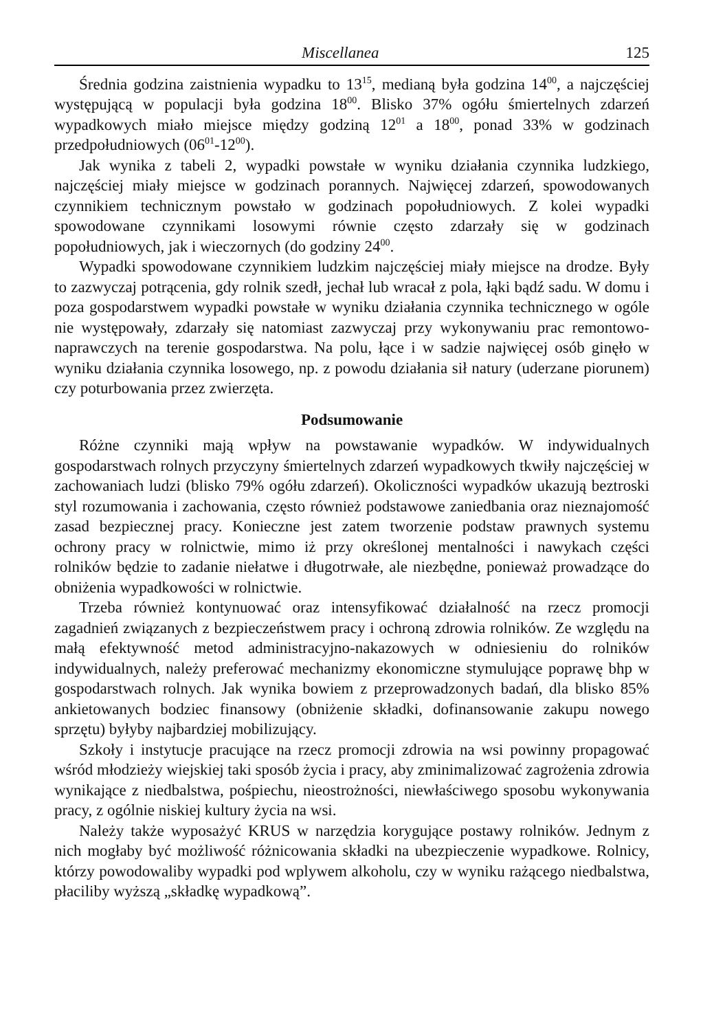Miscellanea 125
Średnia godzina zaistnienia wypadku to 13<sup>15</sup>, medianą była godzina 14<sup>00</sup>, a najczęściej występującą w populacji była godzina 18<sup>00</sup>. Blisko 37% ogółu śmiertelnych zdarzeń wypadkowych miało miejsce między godziną 12<sup>01</sup> a 18<sup>00</sup>, ponad 33% w godzinach przedpołudniowych (06<sup>01</sup>-12<sup>00</sup>).
Jak wynika z tabeli 2, wypadki powstałe w wyniku działania czynnika ludzkiego, najczęściej miały miejsce w godzinach porannych. Najwięcej zdarzeń, spowodowanych czynnikiem technicznym powstało w godzinach popołudniowych. Z kolei wypadki spowodowane czynnikami losowymi równie często zdarzały się w godzinach popołudniowych, jak i wieczornych (do godziny 24<sup>00</sup>.
Wypadki spowodowane czynnikiem ludzkim najczęściej miały miejsce na drodze. Były to zazwyczaj potrącenia, gdy rolnik szedł, jechał lub wracał z pola, łąki bądź sadu. W domu i poza gospodarstwem wypadki powstałe w wyniku działania czynnika technicznego w ogóle nie występowały, zdarzały się natomiast zazwyczaj przy wykonywaniu prac remontowo-naprawczych na terenie gospodarstwa. Na polu, łące i w sadzie najwięcej osób ginęło w wyniku działania czynnika losowego, np. z powodu działania sił natury (uderzane piorunem) czy poturbowania przez zwierzęta.
Podsumowanie
Różne czynniki mają wpływ na powstawanie wypadków. W indywidualnych gospodarstwach rolnych przyczyny śmiertelnych zdarzeń wypadkowych tkwiły najczęściej w zachowaniach ludzi (blisko 79% ogółu zdarzeń). Okoliczności wypadków ukazują beztroski styl rozumowania i zachowania, często również podstawowe zaniedbania oraz nieznajomość zasad bezpiecznej pracy. Konieczne jest zatem tworzenie podstaw prawnych systemu ochrony pracy w rolnictwie, mimo iż przy określonej mentalności i nawykach części rolników będzie to zadanie niełatwe i długotrwałe, ale niezbędne, ponieważ prowadzące do obniżenia wypadkowości w rolnictwie.
Trzeba również kontynuować oraz intensyfikować działalność na rzecz promocji zagadnień związanych z bezpieczeństwem pracy i ochroną zdrowia rolników. Ze względu na małą efektywność metod administracyjno-nakazowych w odniesieniu do rolników indywidualnych, należy preferować mechanizmy ekonomiczne stymulujące poprawę bhp w gospodarstwach rolnych. Jak wynika bowiem z przeprowadzonych badań, dla blisko 85% ankietowanych bodziec finansowy (obniżenie składki, dofinansowanie zakupu nowego sprzętu) byłyby najbardziej mobilizujący.
Szkoły i instytucje pracujące na rzecz promocji zdrowia na wsi powinny propagować wśród młodzieży wiejskiej taki sposób życia i pracy, aby zminimalizować zagrożenia zdrowia wynikające z niedbalstwa, pośpiechu, nieostrożności, niewłaściwego sposobu wykonywania pracy, z ogólnie niskiej kultury życia na wsi.
Należy także wyposażyć KRUS w narzędzia korygujące postawy rolników. Jednym z nich mogłaby być możliwość różnicowania składki na ubezpieczenie wypadkowe. Rolnicy, którzy powodowaliby wypadki pod wplywem alkoholu, czy w wyniku rażącego niedbalstwa, płaciliby wyższą „składkę wypadkową”.